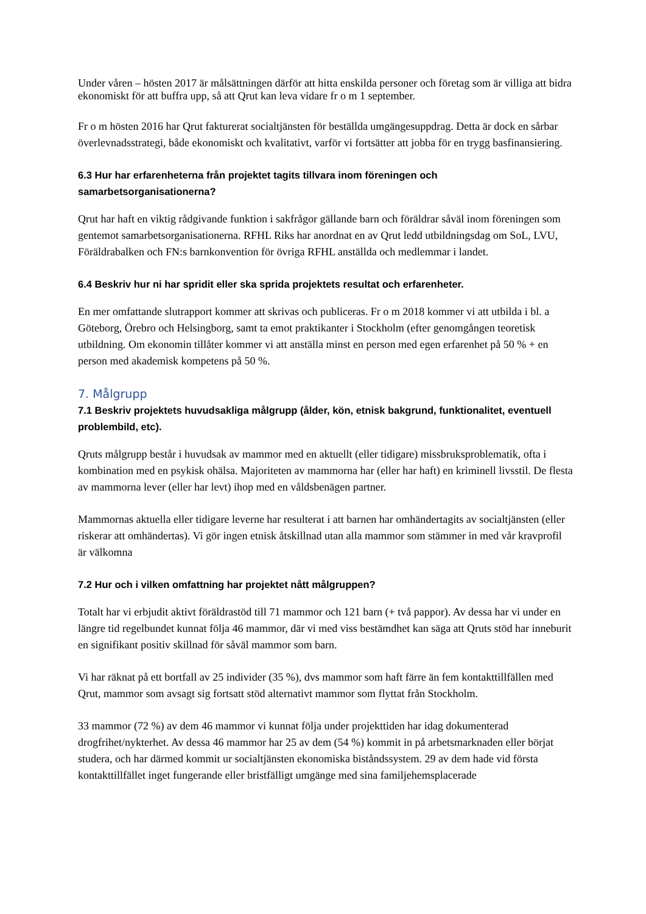Under våren – hösten 2017 är målsättningen därför att hitta enskilda personer och företag som är villiga att bidra ekonomiskt för att buffra upp, så att Qrut kan leva vidare fr o m 1 september.
Fr o m hösten 2016 har Qrut fakturerat socialtjänsten för beställda umgängesuppdrag. Detta är dock en sårbar överlevnadsstrategi, både ekonomiskt och kvalitativt, varför vi fortsätter att jobba för en trygg basfinansiering.
6.3 Hur har erfarenheterna från projektet tagits tillvara inom föreningen och samarbetsorganisationerna?
Qrut har haft en viktig rådgivande funktion i sakfrågor gällande barn och föräldrar såväl inom föreningen som gentemot samarbetsorganisationerna. RFHL Riks har anordnat en av Qrut ledd utbildningsdag om SoL, LVU, Föräldrabalken och FN:s barnkonvention för övriga RFHL anställda och medlemmar i landet.
6.4 Beskriv hur ni har spridit eller ska sprida projektets resultat och erfarenheter.
En mer omfattande slutrapport kommer att skrivas och publiceras. Fr o m 2018 kommer vi att utbilda i bl. a Göteborg, Örebro och Helsingborg, samt ta emot praktikanter i Stockholm (efter genomgången teoretisk utbildning. Om ekonomin tillåter kommer vi att anställa minst en person med egen erfarenhet på 50 % + en person med akademisk kompetens på 50 %.
7. Målgrupp
7.1 Beskriv projektets huvudsakliga målgrupp (ålder, kön, etnisk bakgrund, funktionalitet, eventuell problembild, etc).
Qruts målgrupp består i huvudsak av mammor med en aktuellt (eller tidigare) missbruksproblematik, ofta i kombination med en psykisk ohälsa. Majoriteten av mammorna har (eller har haft) en kriminell livsstil. De flesta av mammorna lever (eller har levt) ihop med en våldsbenägen partner.
Mammornas aktuella eller tidigare leverne har resulterat i att barnen har omhändertagits av socialtjänsten (eller riskerar att omhändertas). Vi gör ingen etnisk åtskillnad utan alla mammor som stämmer in med vår kravprofil är välkomna
7.2 Hur och i vilken omfattning har projektet nått målgruppen?
Totalt har vi erbjudit aktivt föräldrastöd till 71 mammor och 121 barn (+ två pappor). Av dessa har vi under en längre tid regelbundet kunnat följa 46 mammor, där vi med viss bestämdhet kan säga att Qruts stöd har inneburit en signifikant positiv skillnad för såväl mammor som barn.
Vi har räknat på ett bortfall av 25 individer (35 %), dvs mammor som haft färre än fem kontakttillfällen med Qrut, mammor som avsagt sig fortsatt stöd alternativt mammor som flyttat från Stockholm.
33 mammor (72 %) av dem 46 mammor vi kunnat följa under projekttiden har idag dokumenterad drogfrihet/nykterhet. Av dessa 46 mammor har 25 av dem (54 %) kommit in på arbetsmarknaden eller börjat studera, och har därmed kommit ur socialtjänsten ekonomiska biståndssystem. 29 av dem hade vid första kontakttillfället inget fungerande eller bristfälligt umgänge med sina familjehemsplacerade